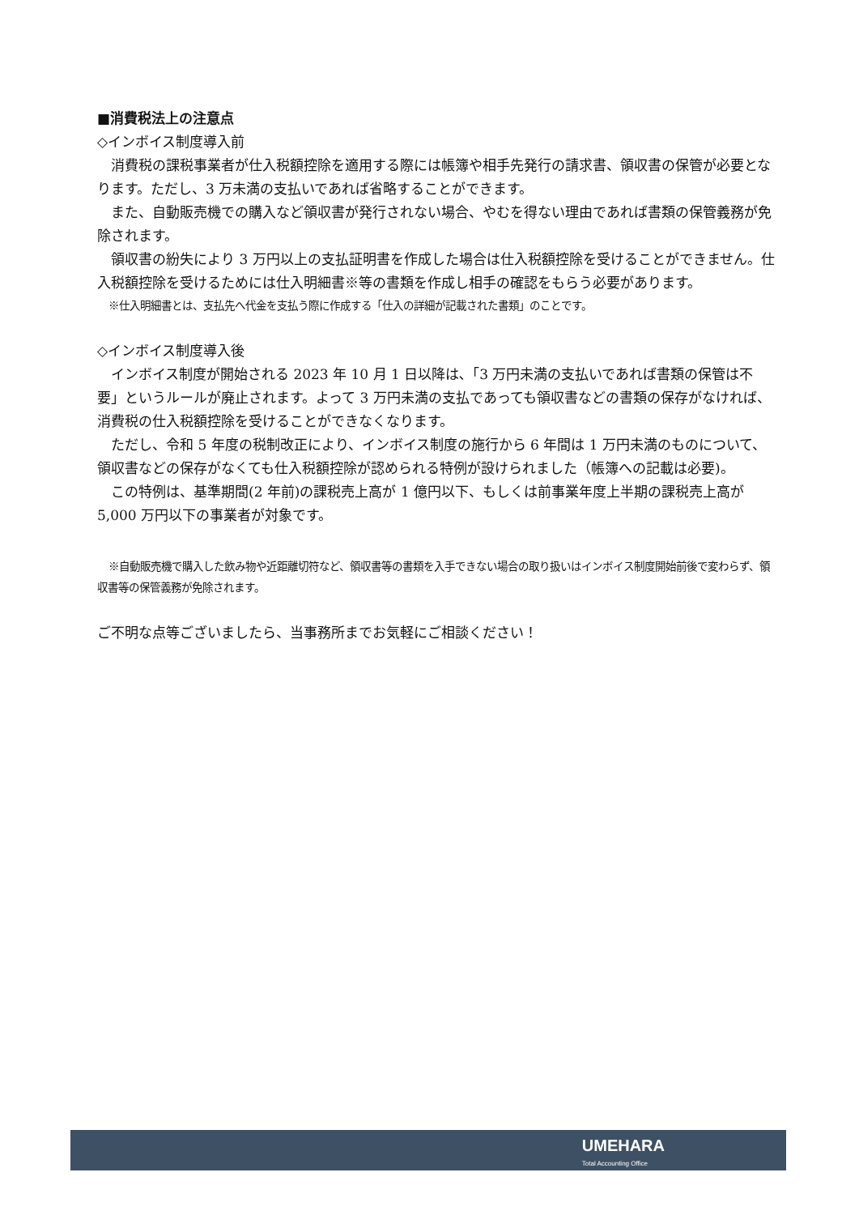■消費税法上の注意点
◇インボイス制度導入前
消費税の課税事業者が仕入税額控除を適用する際には帳簿や相手先発行の請求書、領収書の保管が必要となります。ただし、3 万未満の支払いであれば省略することができます。
また、自動販売機での購入など領収書が発行されない場合、やむを得ない理由であれば書類の保管義務が免除されます。
領収書の紛失により 3 万円以上の支払証明書を作成した場合は仕入税額控除を受けることができません。仕入税額控除を受けるためには仕入明細書※等の書類を作成し相手の確認をもらう必要があります。
※仕入明細書とは、支払先へ代金を支払う際に作成する「仕入の詳細が記載された書類」のことです。
◇インボイス制度導入後
インボイス制度が開始される 2023 年 10 月 1 日以降は､「3 万円未満の支払いであれば書類の保管は不要」というルールが廃止されます。よって 3 万円未満の支払であっても領収書などの書類の保存がなければ、消費税の仕入税額控除を受けることができなくなります。
ただし、令和 5 年度の税制改正により、インボイス制度の施行から 6 年間は 1 万円未満のものについて、領収書などの保存がなくても仕入税額控除が認められる特例が設けられました（帳簿への記載は必要)。
この特例は、基準期間(2 年前)の課税売上高が 1 億円以下、もしくは前事業年度上半期の課税売上高が 5,000 万円以下の事業者が対象です。
※自動販売機で購入した飲み物や近距離切符など、領収書等の書類を入手できない場合の取り扱いはインボイス制度開始前後で変わらず、領収書等の保管義務が免除されます。
ご不明な点等ございましたら、当事務所までお気軽にご相談ください！
UMEHARA
Total Accounting Office